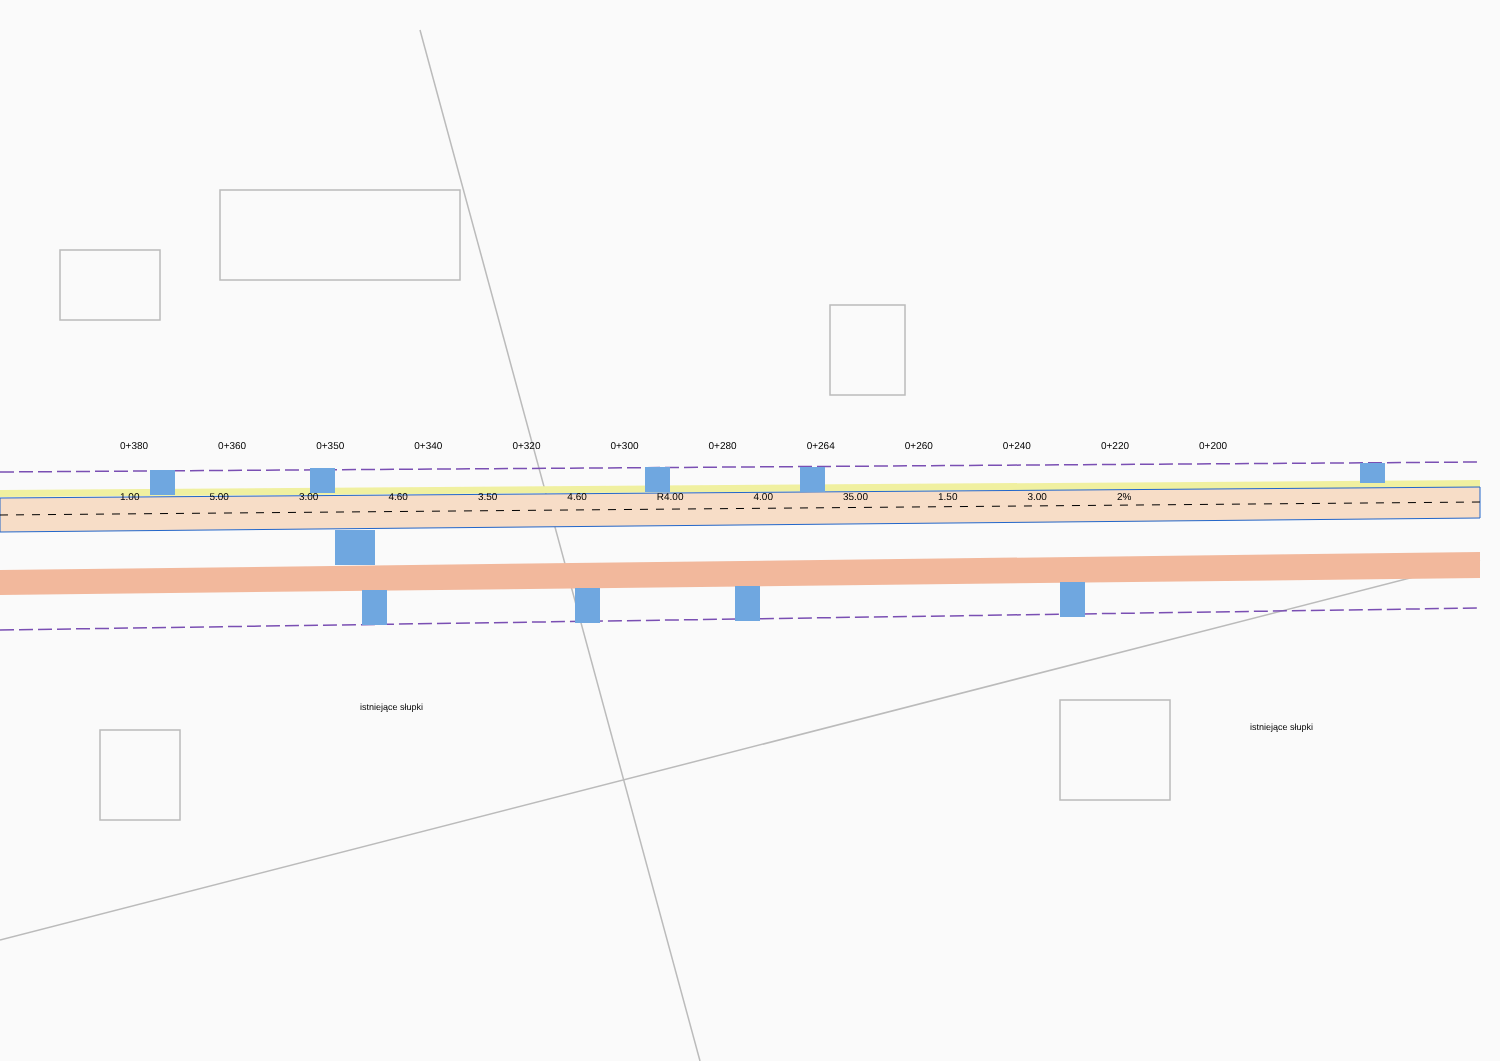0+380 0+360 0+350 0+340 0+320 0+300 0+280 0+264 0+260 0+240 0+220 0+200
1.00 5.00 3.00 4.60 3.50 4.60 R4.00 4.00 35.00 1.50 3.00 2%
istniejące słupki
istniejące słupki